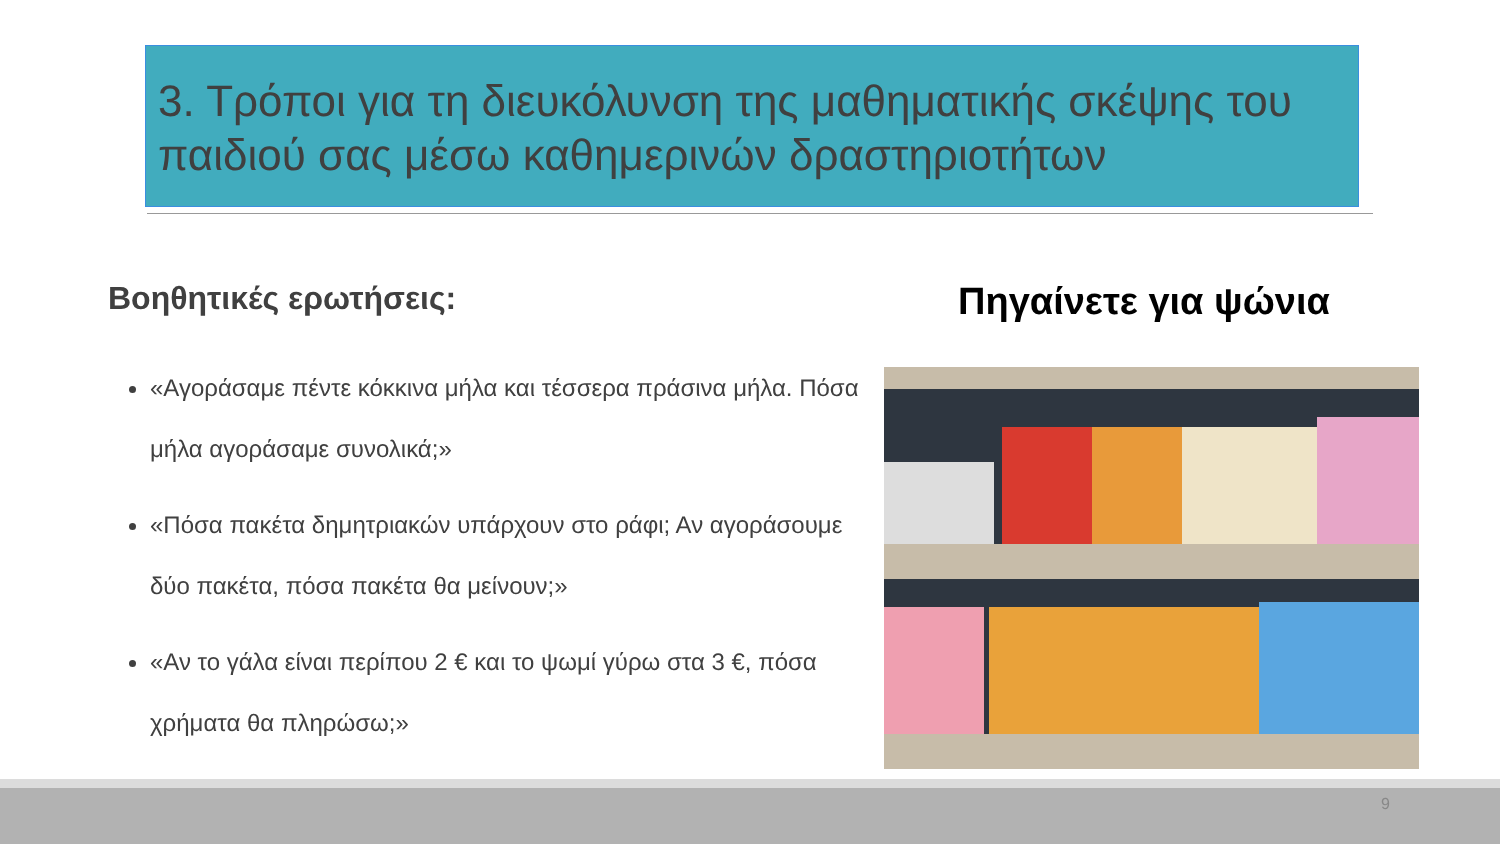3. Τρόποι για τη διευκόλυνση της μαθηματικής σκέψης του παιδιού σας μέσω καθημερινών δραστηριοτήτων
Βοηθητικές ερωτήσεις:
«Αγοράσαμε πέντε κόκκινα μήλα και τέσσερα πράσινα μήλα. Πόσα μήλα αγοράσαμε συνολικά;»
«Πόσα πακέτα δημητριακών υπάρχουν στο ράφι; Αν αγοράσουμε δύο πακέτα, πόσα πακέτα θα μείνουν;»
«Αν το γάλα είναι περίπου 2 € και το ψωμί γύρω στα 3 €, πόσα χρήματα θα πληρώσω;»
Πηγαίνετε για ψώνια
9